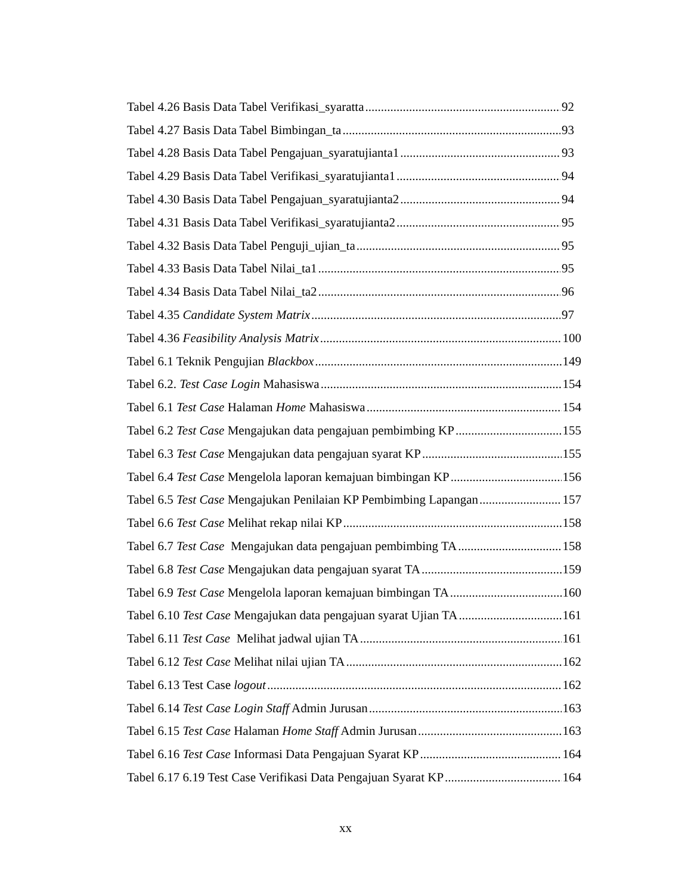Tabel 4.26 Basis Data Tabel Verifikasi_syaratta 92
Tabel 4.27 Basis Data Tabel Bimbingan_ta 93
Tabel 4.28 Basis Data Tabel Pengajuan_syaratujianta1 93
Tabel 4.29 Basis Data Tabel Verifikasi_syaratujianta1 94
Tabel 4.30 Basis Data Tabel Pengajuan_syaratujianta2 94
Tabel 4.31 Basis Data Tabel Verifikasi_syaratujianta2 95
Tabel 4.32 Basis Data Tabel Penguji_ujian_ta 95
Tabel 4.33 Basis Data Tabel Nilai_ta1 95
Tabel 4.34 Basis Data Tabel Nilai_ta2 96
Tabel 4.35 Candidate System Matrix 97
Tabel 4.36 Feasibility Analysis Matrix 100
Tabel 6.1 Teknik Pengujian Blackbox 149
Tabel 6.2. Test Case Login Mahasiswa 154
Tabel 6.1 Test Case Halaman Home Mahasiswa 154
Tabel 6.2 Test Case Mengajukan data pengajuan pembimbing KP 155
Tabel 6.3 Test Case Mengajukan data pengajuan syarat KP 155
Tabel 6.4 Test Case Mengelola laporan kemajuan bimbingan KP 156
Tabel 6.5 Test Case Mengajukan Penilaian KP Pembimbing Lapangan 157
Tabel 6.6 Test Case Melihat rekap nilai KP 158
Tabel 6.7 Test Case Mengajukan data pengajuan pembimbing TA 158
Tabel 6.8 Test Case Mengajukan data pengajuan syarat TA 159
Tabel 6.9 Test Case Mengelola laporan kemajuan bimbingan TA 160
Tabel 6.10 Test Case Mengajukan data pengajuan syarat Ujian TA 161
Tabel 6.11 Test Case Melihat jadwal ujian TA 161
Tabel 6.12 Test Case Melihat nilai ujian TA 162
Tabel 6.13 Test Case logout 162
Tabel 6.14 Test Case Login Staff Admin Jurusan 163
Tabel 6.15 Test Case Halaman Home Staff Admin Jurusan 163
Tabel 6.16 Test Case Informasi Data Pengajuan Syarat KP 164
Tabel 6.17 6.19 Test Case Verifikasi Data Pengajuan Syarat KP 164
xx